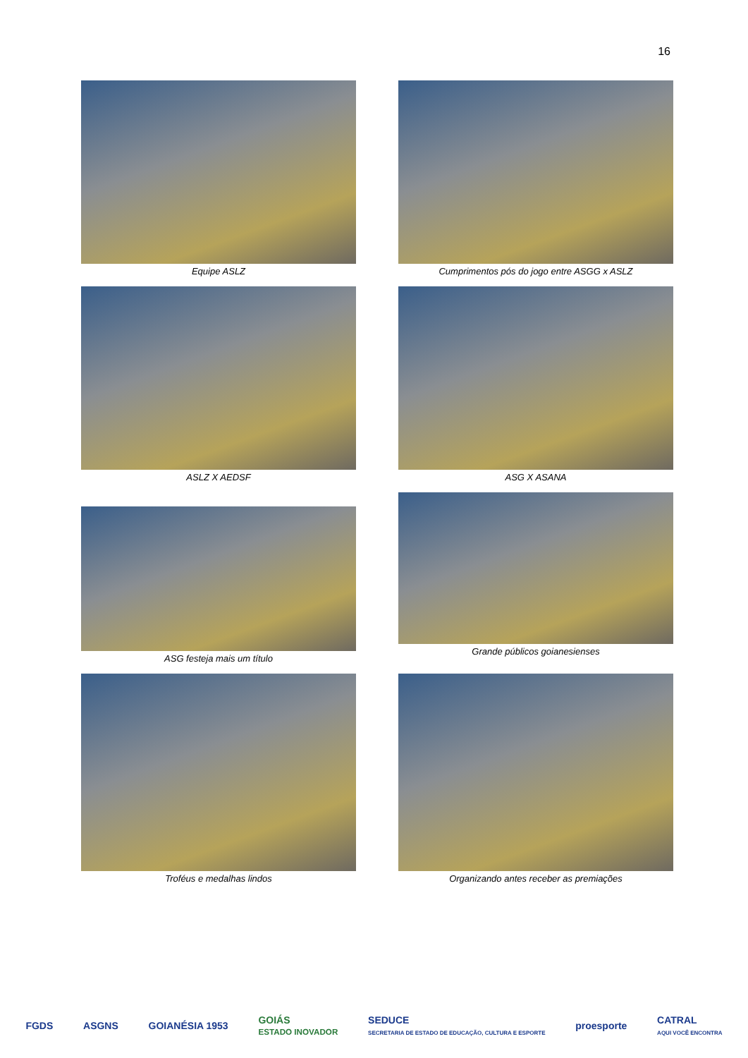16
Equipe ASLZ
Cumprimentos pós do jogo entre ASGG x ASLZ
ASLZ X AEDSF
ASG X ASANA
ASG festeja mais um título
Grande públicos goianesienses
Troféus e medalhas lindos
Organizando antes receber as premiações
FGDS ASGNS GOIANÉSIA 1953 GOIÁS
ESTADO INOVADOR SEDUCE
SECRETARIA DE ESTADO DE EDUCAÇÃO, CULTURA E ESPORTE proesporte CATRAL
AQUI VOCÊ ENCONTRA